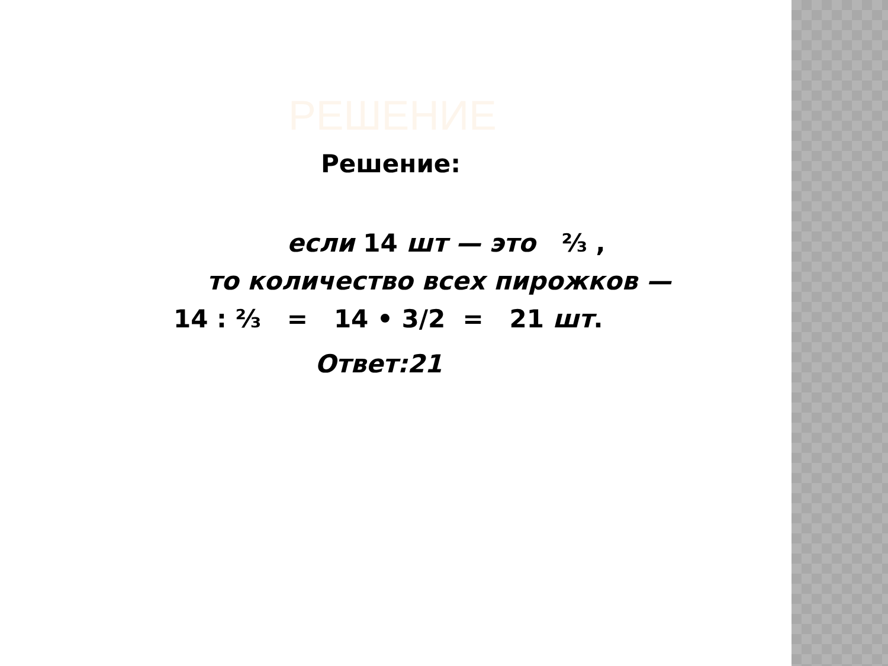РЕШЕНИЕ
Решение:
если 14 шт — это ⅔ ,
то количество всех пирожков —
14 : ⅔ = 14 • 3/2 = 21 шт.
Ответ:21